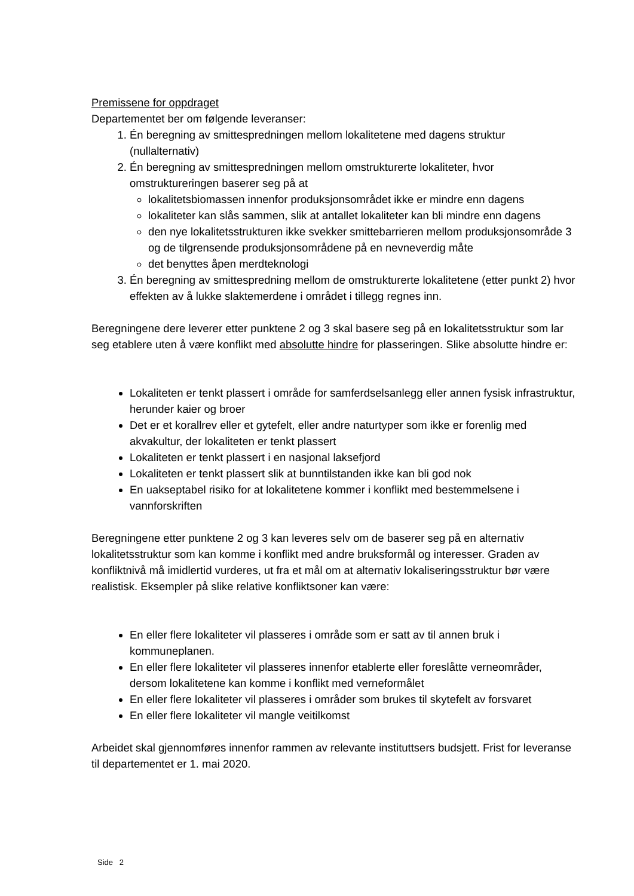Premissene for oppdraget
Departementet ber om følgende leveranser:
1. Én beregning av smittespredningen mellom lokalitetene med dagens struktur (nullalternativ)
2. Én beregning av smittespredningen mellom omstrukturerte lokaliteter, hvor omstruktureringen baserer seg på at
lokalitetsbiomassen innenfor produksjonsområdet ikke er mindre enn dagens
lokaliteter kan slås sammen, slik at antallet lokaliteter kan bli mindre enn dagens
den nye lokalitetsstrukturen ikke svekker smittebarrieren mellom produksjonsområde 3 og de tilgrensende produksjonsområdene på en nevneverdig måte
det benyttes åpen merdteknologi
3. Én beregning av smittespredning mellom de omstrukturerte lokalitetene (etter punkt 2) hvor effekten av å lukke slaktemerdene i området i tillegg regnes inn.
Beregningene dere leverer etter punktene 2 og 3 skal basere seg på en lokalitetsstruktur som lar seg etablere uten å være konflikt med absolutte hindre for plasseringen. Slike absolutte hindre er:
Lokaliteten er tenkt plassert i område for samferdselsanlegg eller annen fysisk infrastruktur, herunder kaier og broer
Det er et korallrev eller et gytefelt, eller andre naturtyper som ikke er forenlig med akvakultur, der lokaliteten er tenkt plassert
Lokaliteten er tenkt plassert i en nasjonal laksefjord
Lokaliteten er tenkt plassert slik at bunntilstanden ikke kan bli god nok
En uakseptabel risiko for at lokalitetene kommer i konflikt med bestemmelsene i vannforskriften
Beregningene etter punktene 2 og 3 kan leveres selv om de baserer seg på en alternativ lokalitetsstruktur som kan komme i konflikt med andre bruksformål og interesser. Graden av konfliktnivå må imidlertid vurderes, ut fra et mål om at alternativ lokaliseringsstruktur bør være realistisk. Eksempler på slike relative konfliktsoner kan være:
En eller flere lokaliteter vil plasseres i område som er satt av til annen bruk i kommuneplanen.
En eller flere lokaliteter vil plasseres innenfor etablerte eller foreslåtte verneområder, dersom lokalitetene kan komme i konflikt med verneformålet
En eller flere lokaliteter vil plasseres i områder som brukes til skytefelt av forsvaret
En eller flere lokaliteter vil mangle veitilkomst
Arbeidet skal gjennomføres innenfor rammen av relevante instituttsers budsjett. Frist for leveranse til departementet er 1. mai 2020.
Side 2